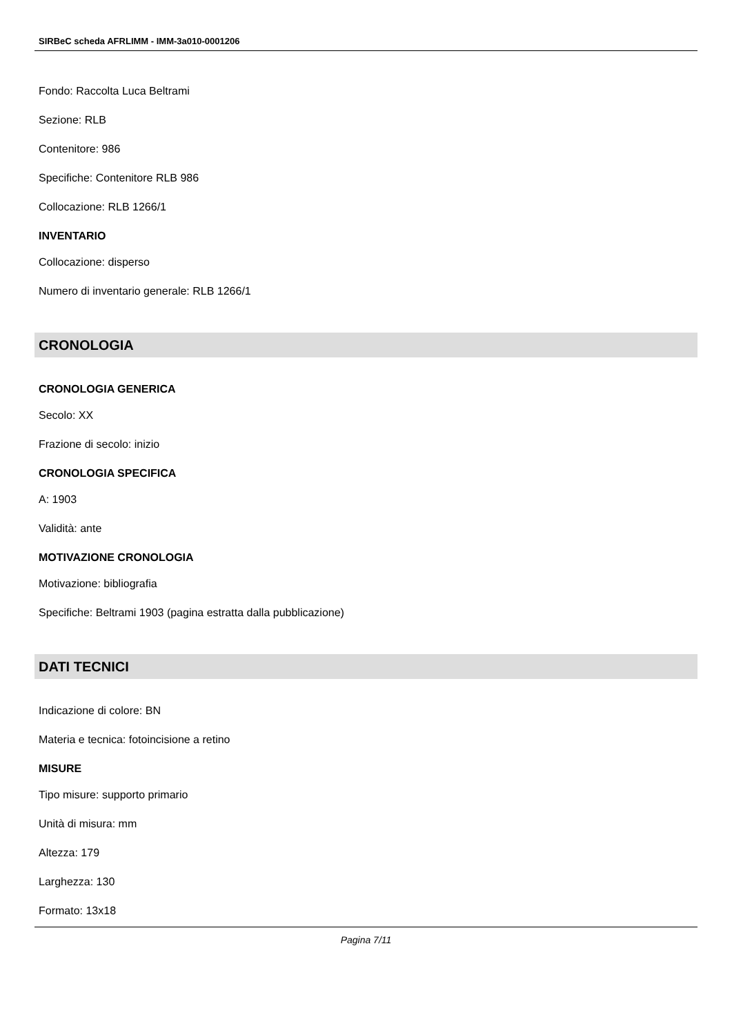SIRBeC scheda AFRLIMM - IMM-3a010-0001206
Fondo: Raccolta Luca Beltrami
Sezione: RLB
Contenitore: 986
Specifiche: Contenitore RLB 986
Collocazione: RLB 1266/1
INVENTARIO
Collocazione: disperso
Numero di inventario generale: RLB 1266/1
CRONOLOGIA
CRONOLOGIA GENERICA
Secolo: XX
Frazione di secolo: inizio
CRONOLOGIA SPECIFICA
A: 1903
Validità: ante
MOTIVAZIONE CRONOLOGIA
Motivazione: bibliografia
Specifiche: Beltrami 1903 (pagina estratta dalla pubblicazione)
DATI TECNICI
Indicazione di colore: BN
Materia e tecnica: fotoincisione a retino
MISURE
Tipo misure: supporto primario
Unità di misura: mm
Altezza: 179
Larghezza: 130
Formato: 13x18
Pagina 7/11